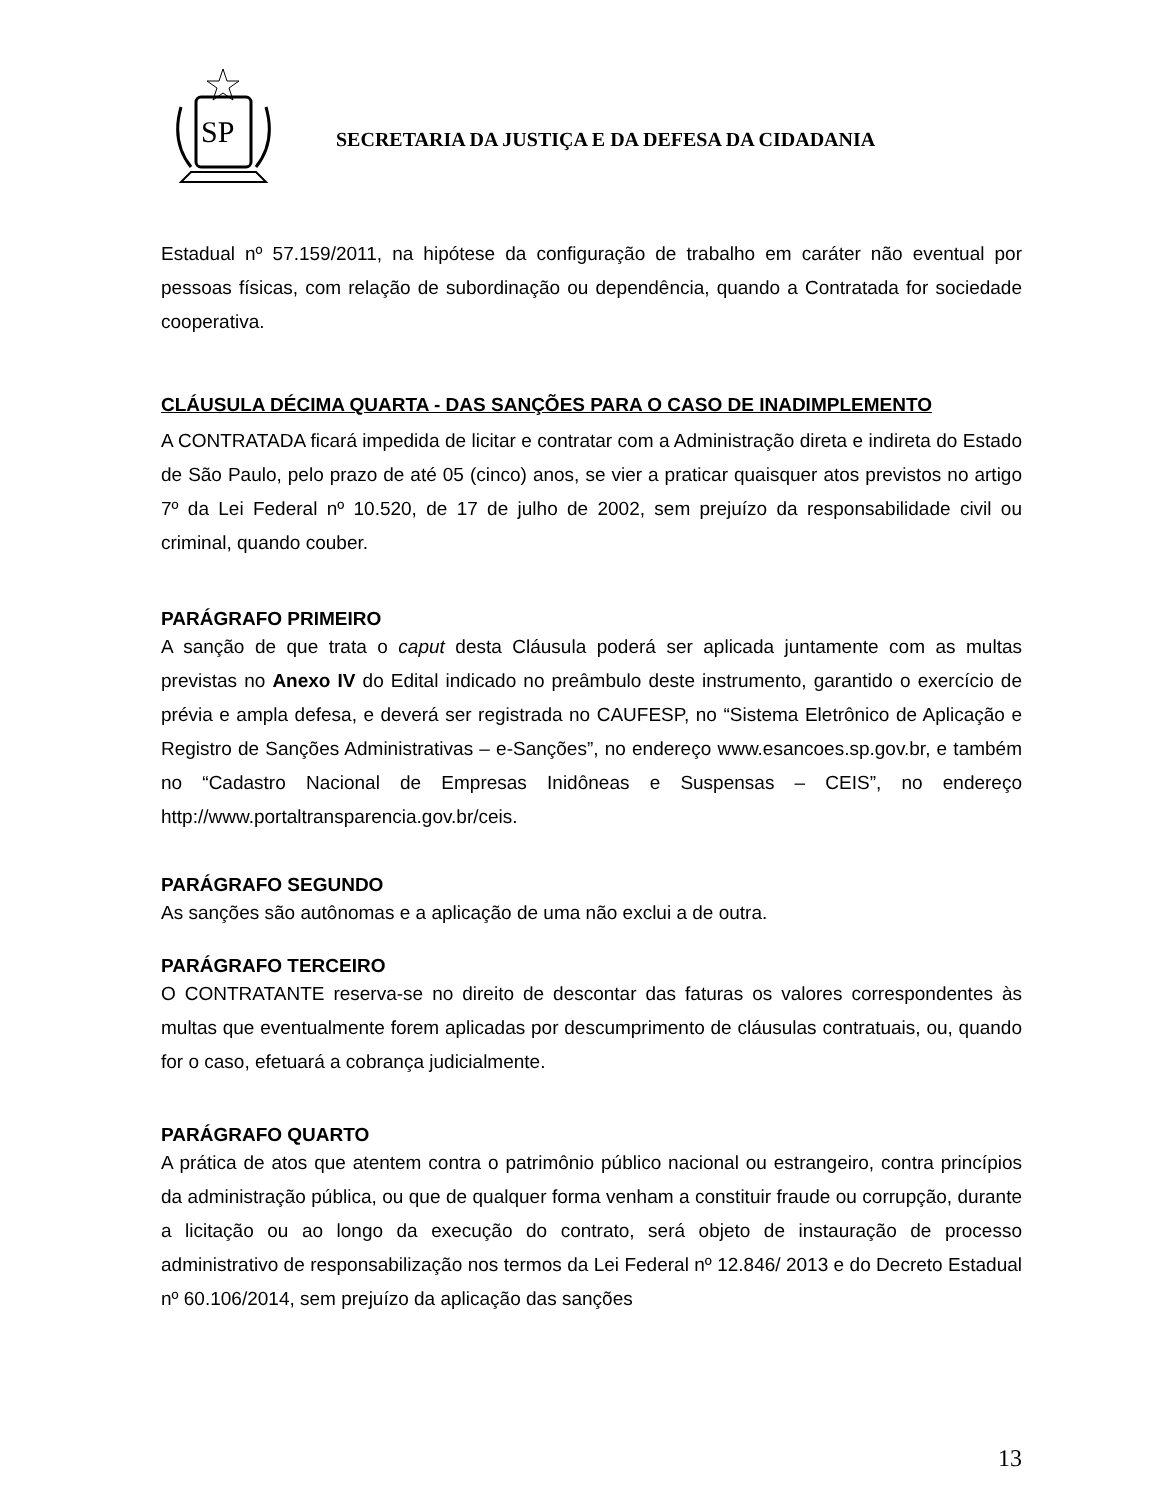SP
SECRETARIA DA JUSTIÇA E DA DEFESA DA CIDADANIA
Estadual nº 57.159/2011, na hipótese da configuração de trabalho em caráter não eventual por pessoas físicas, com relação de subordinação ou dependência, quando a Contratada for sociedade cooperativa.
CLÁUSULA DÉCIMA QUARTA - DAS SANÇÕES PARA O CASO DE INADIMPLEMENTO
A CONTRATADA ficará impedida de licitar e contratar com a Administração direta e indireta do Estado de São Paulo, pelo prazo de até 05 (cinco) anos, se vier a praticar quaisquer atos previstos no artigo 7º da Lei Federal nº 10.520, de 17 de julho de 2002, sem prejuízo da responsabilidade civil ou criminal, quando couber.
PARÁGRAFO PRIMEIRO
A sanção de que trata o caput desta Cláusula poderá ser aplicada juntamente com as multas previstas no Anexo IV do Edital indicado no preâmbulo deste instrumento, garantido o exercício de prévia e ampla defesa, e deverá ser registrada no CAUFESP, no “Sistema Eletrônico de Aplicação e Registro de Sanções Administrativas – e-Sanções”, no endereço www.esancoes.sp.gov.br, e também no “Cadastro Nacional de Empresas Inidôneas e Suspensas – CEIS”, no endereço http://www.portaltransparencia.gov.br/ceis.
PARÁGRAFO SEGUNDO
As sanções são autônomas e a aplicação de uma não exclui a de outra.
PARÁGRAFO TERCEIRO
O CONTRATANTE reserva-se no direito de descontar das faturas os valores correspondentes às multas que eventualmente forem aplicadas por descumprimento de cláusulas contratuais, ou, quando for o caso, efetuará a cobrança judicialmente.
PARÁGRAFO QUARTO
A prática de atos que atentem contra o patrimônio público nacional ou estrangeiro, contra princípios da administração pública, ou que de qualquer forma venham a constituir fraude ou corrupção, durante a licitação ou ao longo da execução do contrato, será objeto de instauração de processo administrativo de responsabilização nos termos da Lei Federal nº 12.846/ 2013 e do Decreto Estadual nº 60.106/2014, sem prejuízo da aplicação das sanções
13